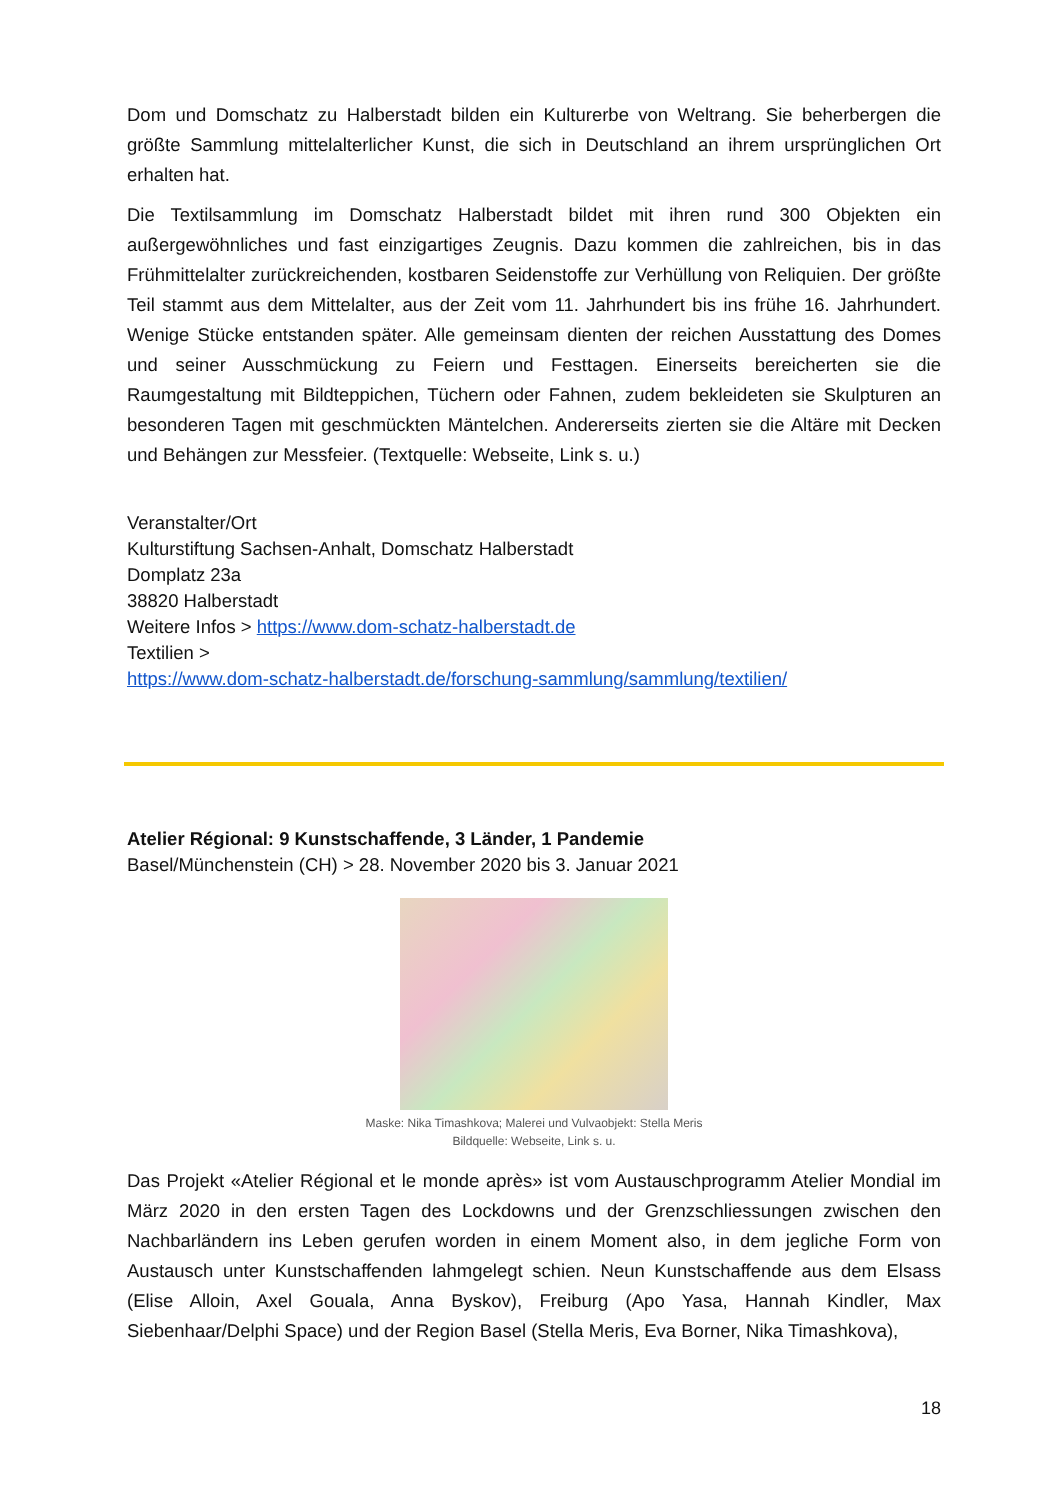Dom und Domschatz zu Halberstadt bilden ein Kulturerbe von Weltrang. Sie beherbergen die größte Sammlung mittelalterlicher Kunst, die sich in Deutschland an ihrem ursprünglichen Ort erhalten hat.
Die Textilsammlung im Domschatz Halberstadt bildet mit ihren rund 300 Objekten ein außergewöhnliches und fast einzigartiges Zeugnis. Dazu kommen die zahlreichen, bis in das Frühmittelalter zurückreichenden, kostbaren Seidenstoffe zur Verhüllung von Reliquien. Der größte Teil stammt aus dem Mittelalter, aus der Zeit vom 11. Jahrhundert bis ins frühe 16. Jahrhundert. Wenige Stücke entstanden später. Alle gemeinsam dienten der reichen Ausstattung des Domes und seiner Ausschmückung zu Feiern und Festtagen. Einerseits bereicherten sie die Raumgestaltung mit Bildteppichen, Tüchern oder Fahnen, zudem bekleideten sie Skulpturen an besonderen Tagen mit geschmückten Mäntelchen. Andererseits zierten sie die Altäre mit Decken und Behängen zur Messfeier. (Textquelle: Webseite, Link s. u.)
Veranstalter/Ort
Kulturstiftung Sachsen-Anhalt, Domschatz Halberstadt
Domplatz 23a
38820 Halberstadt
Weitere Infos > https://www.dom-schatz-halberstadt.de
Textilien >
https://www.dom-schatz-halberstadt.de/forschung-sammlung/sammlung/textilien/
Atelier Régional: 9 Kunstschaffende, 3 Länder, 1 Pandemie
Basel/Münchenstein (CH) > 28. November 2020 bis 3. Januar 2021
Maske: Nika Timashkova; Malerei und Vulvaobjekt: Stella Meris
Bildquelle: Webseite, Link s. u.
Das Projekt «Atelier Régional et le monde après» ist vom Austauschprogramm Atelier Mondial im März 2020 in den ersten Tagen des Lockdowns und der Grenzschliessungen zwischen den Nachbarländern ins Leben gerufen worden in einem Moment also, in dem jegliche Form von Austausch unter Kunstschaffenden lahmgelegt schien. Neun Kunstschaffende aus dem Elsass (Elise Alloin, Axel Gouala, Anna Byskov), Freiburg (Apo Yasa, Hannah Kindler, Max Siebenhaar/Delphi Space) und der Region Basel (Stella Meris, Eva Borner, Nika Timashkova),
18